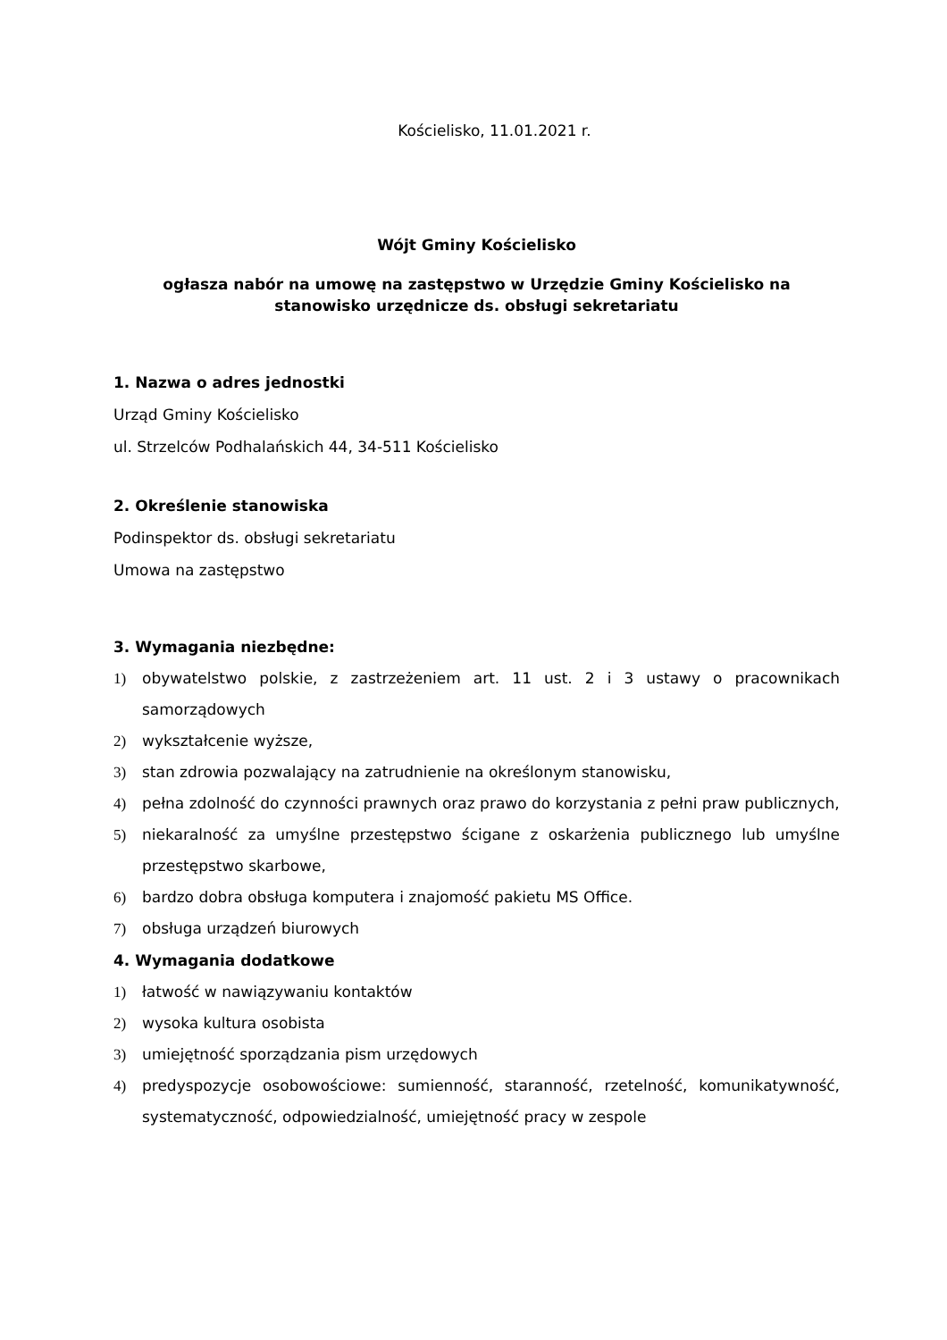Kościelisko, 11.01.2021 r.
Wójt Gminy Kościelisko
ogłasza nabór na umowę na zastępstwo w Urzędzie Gminy Kościelisko na
stanowisko urzędnicze ds. obsługi sekretariatu
1. Nazwa o adres jednostki
Urząd Gminy Kościelisko
ul. Strzelców Podhalańskich 44, 34-511 Kościelisko
2. Określenie stanowiska
Podinspektor ds. obsługi sekretariatu
Umowa na zastępstwo
3. Wymagania niezbędne:
1) obywatelstwo polskie, z zastrzeżeniem art. 11 ust. 2 i 3 ustawy o pracownikach samorządowych
2) wykształcenie wyższe,
3) stan zdrowia pozwalający na zatrudnienie na określonym stanowisku,
4) pełna zdolność do czynności prawnych oraz prawo do korzystania z pełni praw publicznych,
5) niekaralność za umyślne przestępstwo ścigane z oskarżenia publicznego lub umyślne przestępstwo skarbowe,
6) bardzo dobra obsługa komputera i znajomość pakietu MS Office.
7) obsługa urządzeń biurowych
4. Wymagania dodatkowe
1) łatwość w nawiązywaniu kontaktów
2) wysoka kultura osobista
3) umiejętność sporządzania pism urzędowych
4) predyspozycje osobowościowe: sumienność, staranność, rzetelność, komunikatywność, systematyczność, odpowiedzialność, umiejętność pracy w zespole